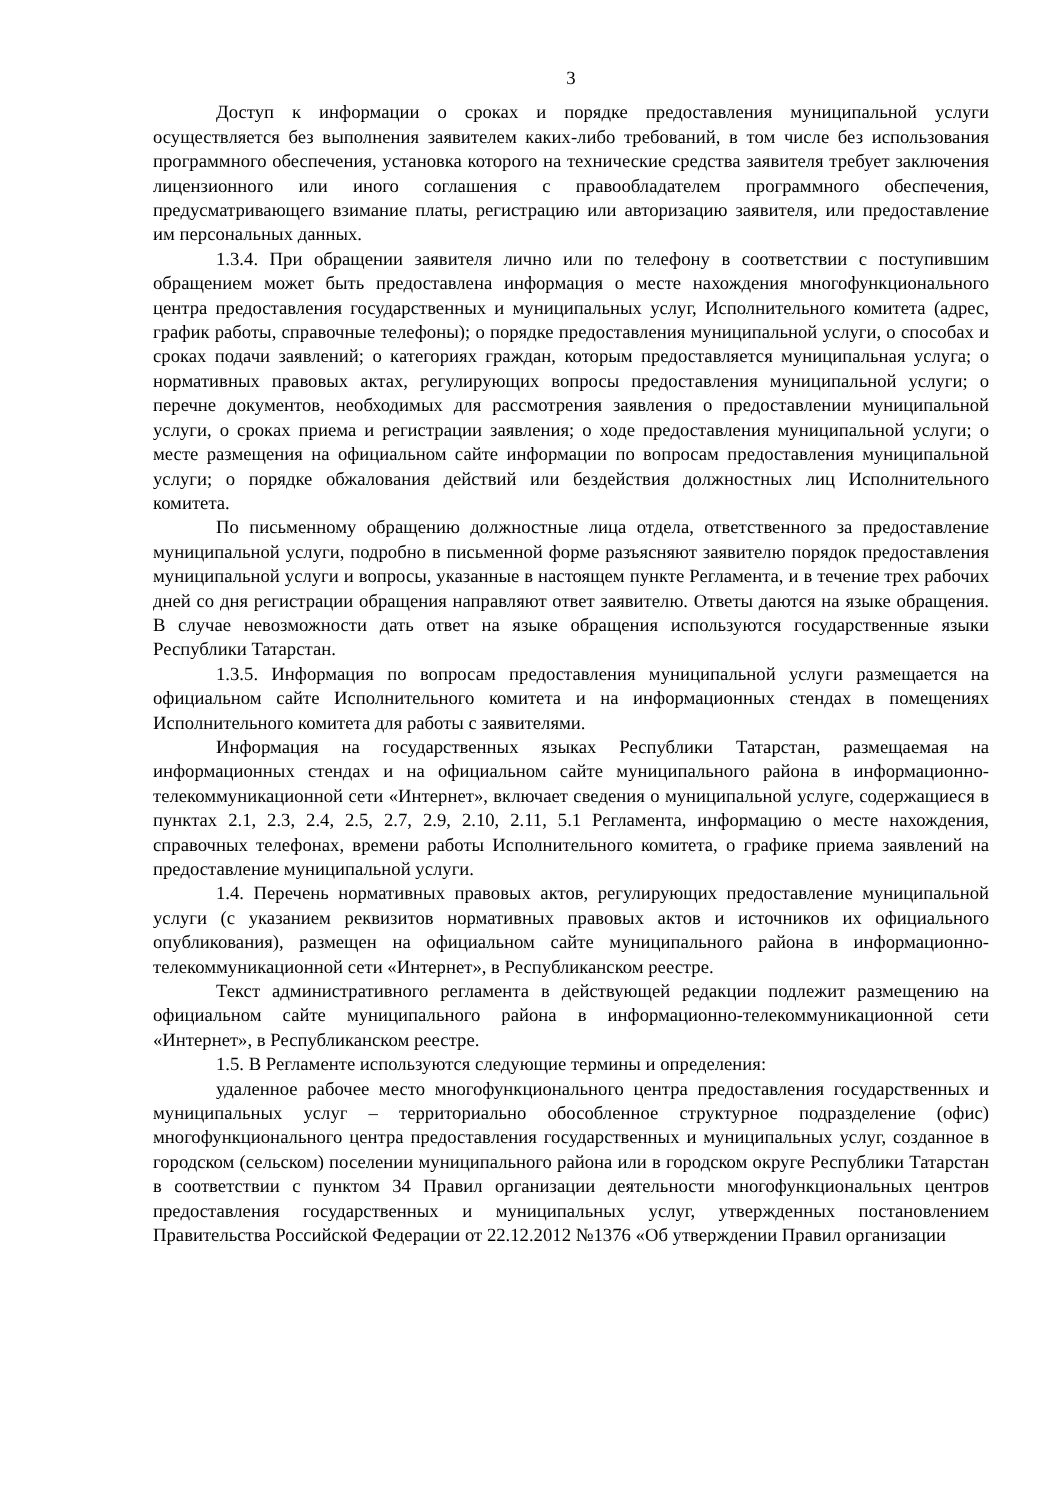3
Доступ к информации о сроках и порядке предоставления муниципальной услуги осуществляется без выполнения заявителем каких-либо требований, в том числе без использования программного обеспечения, установка которого на технические средства заявителя требует заключения лицензионного или иного соглашения с правообладателем программного обеспечения, предусматривающего взимание платы, регистрацию или авторизацию заявителя, или предоставление им персональных данных.
1.3.4. При обращении заявителя лично или по телефону в соответствии с поступившим обращением может быть предоставлена информация о месте нахождения многофункционального центра предоставления государственных и муниципальных услуг, Исполнительного комитета (адрес, график работы, справочные телефоны); о порядке предоставления муниципальной услуги, о способах и сроках подачи заявлений; о категориях граждан, которым предоставляется муниципальная услуга; о нормативных правовых актах, регулирующих вопросы предоставления муниципальной услуги; о перечне документов, необходимых для рассмотрения заявления о предоставлении муниципальной услуги, о сроках приема и регистрации заявления; о ходе предоставления муниципальной услуги; о месте размещения на официальном сайте информации по вопросам предоставления муниципальной услуги; о порядке обжалования действий или бездействия должностных лиц Исполнительного комитета.
По письменному обращению должностные лица отдела, ответственного за предоставление муниципальной услуги, подробно в письменной форме разъясняют заявителю порядок предоставления муниципальной услуги и вопросы, указанные в настоящем пункте Регламента, и в течение трех рабочих дней со дня регистрации обращения направляют ответ заявителю. Ответы даются на языке обращения. В случае невозможности дать ответ на языке обращения используются государственные языки Республики Татарстан.
1.3.5. Информация по вопросам предоставления муниципальной услуги размещается на официальном сайте Исполнительного комитета и на информационных стендах в помещениях Исполнительного комитета для работы с заявителями.
Информация на государственных языках Республики Татарстан, размещаемая на информационных стендах и на официальном сайте муниципального района в информационно-телекоммуникационной сети «Интернет», включает сведения о муниципальной услуге, содержащиеся в пунктах 2.1, 2.3, 2.4, 2.5, 2.7, 2.9, 2.10, 2.11, 5.1 Регламента, информацию о месте нахождения, справочных телефонах, времени работы Исполнительного комитета, о графике приема заявлений на предоставление муниципальной услуги.
1.4. Перечень нормативных правовых актов, регулирующих предоставление муниципальной услуги (с указанием реквизитов нормативных правовых актов и источников их официального опубликования), размещен на официальном сайте муниципального района в информационно-телекоммуникационной сети «Интернет», в Республиканском реестре.
Текст административного регламента в действующей редакции подлежит размещению на официальном сайте муниципального района в информационно-телекоммуникационной сети «Интернет», в Республиканском реестре.
1.5. В Регламенте используются следующие термины и определения:
удаленное рабочее место многофункционального центра предоставления государственных и муниципальных услуг – территориально обособленное структурное подразделение (офис) многофункционального центра предоставления государственных и муниципальных услуг, созданное в городском (сельском) поселении муниципального района или в городском округе Республики Татарстан в соответствии с пунктом 34 Правил организации деятельности многофункциональных центров предоставления государственных и муниципальных услуг, утвержденных постановлением Правительства Российской Федерации от 22.12.2012 №1376 «Об утверждении Правил организации